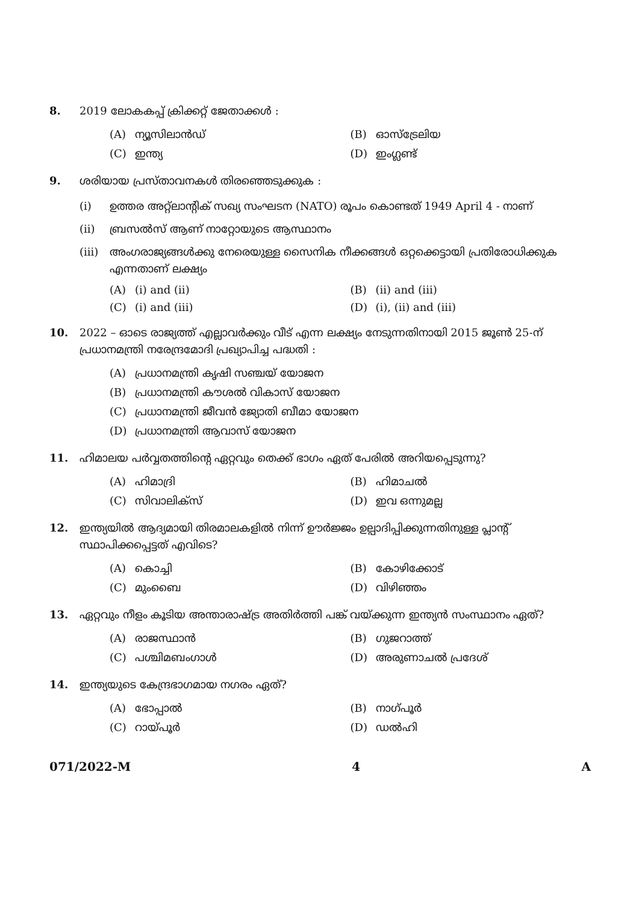8. 2019 ലോകകപ്പ് ക്രിക്കറ്റ് ജേതാക്കൾ :
(A) ന്യൂസിലാൻഡ്
(B) ഓസ്ട്രേലിയ
(C) ഇന്ത്യ
(D) ഇംഗ്ലണ്ട്
9. ശരിയായ പ്രസ്താവനകൾ തിരഞ്ഞെടുക്കുക :
(i) ഉത്തര അറ്റ്ലാന്റിക് സഖ്യ സംഘടന (NATO) രൂപം കൊണ്ടത് 1949 April 4 - നാണ്
(ii) ബ്രസൽസ് ആണ് നാറ്റോയുടെ ആസ്ഥാനം
(iii)
അംഗരാജ്യങ്ങൾക്കു നേരെയുള്ള സൈനിക നീക്കങ്ങൾ ഒറ്റക്കെട്ടായി പ്രതിരോധിക്കുക എന്നതാണ് ലക്ഷ്യം
(A) (i) and (ii)
(B) (ii) and (iii)
(C) (i) and (iii)
(D) (i), (ii) and (iii)
10. 2022 – ഓടെ രാജ്യത്ത് എല്ലാവർക്കും വീട് എന്ന ലക്ഷ്യം നേടുന്നതിനായി 2015 ജൂൺ 25-ന് പ്രധാനമന്ത്രി നരേന്ദ്രമോദി പ്രഖ്യാപിച്ച പദ്ധതി :
(A) പ്രധാനമന്ത്രി കൃഷി സഞ്ചയ് യോജന
(B) പ്രധാനമന്ത്രി കൗശൽ വികാസ് യോജന
(C) പ്രധാനമന്ത്രി ജീവൻ ജ്യോതി ബീമാ യോജന
(D) പ്രധാനമന്ത്രി ആവാസ് യോജന
11. ഹിമാലയ പർവ്വതത്തിന്റെ ഏറ്റവും തെക്ക് ഭാഗം ഏത് പേരിൽ അറിയപ്പെടുന്നു?
(A) ഹിമാദ്രി
(B) ഹിമാചൽ
(C) സിവാലിക്സ്
(D) ഇവ ഒന്നുമല്ല
12. ഇന്ത്യയിൽ ആദ്യമായി തിരമാലകളിൽ നിന്ന് ഊർജ്ജം ഉല്പാദിപ്പിക്കുന്നതിനുള്ള പ്ലാന്റ് സ്ഥാപിക്കപ്പെട്ടത് എവിടെ?
(A) കൊച്ചി
(B) കോഴിക്കോട്
(C) മുംബൈ
(D) വിഴിഞ്ഞം
13. ഏറ്റവും നീളം കൂടിയ അന്താരാഷ്ട്ര അതിർത്തി പങ്ക് വയ്ക്കുന്ന ഇന്ത്യൻ സംസ്ഥാനം ഏത്?
(A) രാജസ്ഥാൻ
(B) ഗുജറാത്ത്
(C) പശ്ചിമബംഗാൾ
(D) അരുണാചൽ പ്രദേശ്
14. ഇന്ത്യയുടെ കേന്ദ്രഭാഗമായ നഗരം ഏത്?
(A) ഭോപ്പാൽ
(B) നാഗ്പൂർ
(C) റായ്പൂർ
(D) ഡൽഹി
071/2022-M 4 A